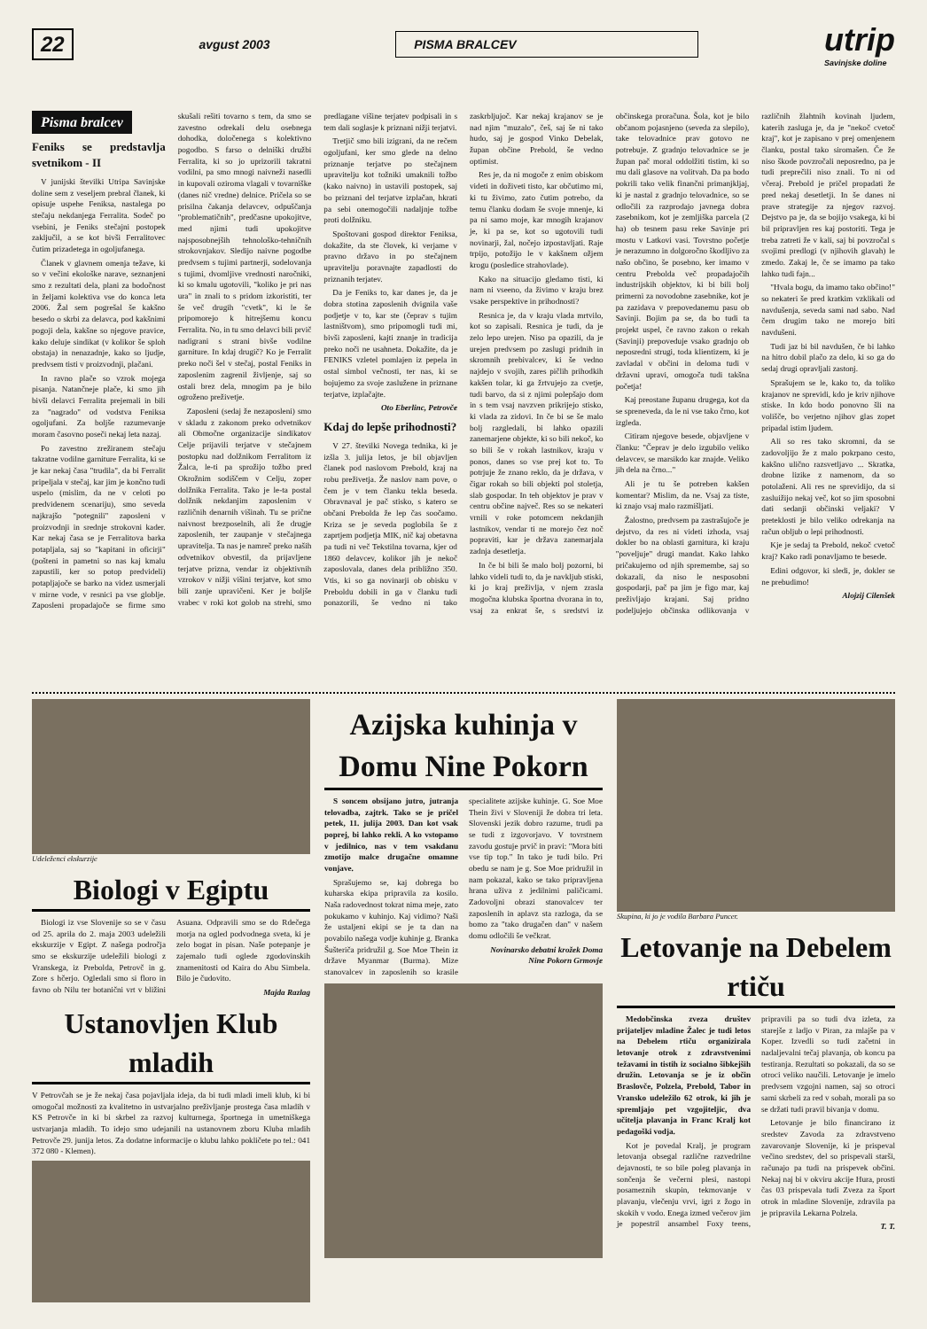22 avgust 2003 PISMA BRALCEV utrip
Savinjske doline
Pisma bralcev
Feniks se predstavlja svetnikom - II
V junijski številki Utripa Savinjske doline sem z veseljem prebral članek, ki opisuje uspehe Feniksa, nastalega po stečaju nekdanjega Ferralita. Sodeč po vsebini, je Feniks stečajni postopek zaključil, a se kot bivši Ferralitovec čutim prizadetega in ogoljufanega.
Članek v glavnem omenja težave, ki so v večini ekološke narave, seznanjeni smo z rezultati dela, plani za bodočnost in željami kolektiva vse do konca leta 2006. Žal sem pogrešal še kakšno besedo o skrbi za delavca, pod kakšnimi pogoji dela, kakšne so njegove pravice, kako deluje sindikat (v kolikor še sploh obstaja) in nenazadnje, kako so ljudje, predvsem tisti v proizvodnji, plačani.
In ravno plače so vzrok mojega pisanja. Natančneje plače, ki smo jih bivši delavci Ferralita prejemali in bili za "nagrado" od vodstva Feniksa ogoljufani. Za boljše razumevanje moram časovno poseči nekaj leta nazaj.
Po zavestno zrežiranem stečaju takratne vodilne garniture Ferralita, ki se je kar nekaj časa "trudila", da bi Ferralit pripeljala v stečaj, kar jim je končno tudi uspelo (mislim, da ne v celoti po predvidenem scenariju), smo seveda najkrajšo "potegnili" zaposleni v proizvodnji in srednje strokovni kader. Kar nekaj časa se je Ferralitova barka potapljala, saj so "kapitani in oficirji" (pošteni in pametni so nas kaj kmalu zapustili, ker so potop predvideli) potapljajoče se barko na videz usmerjali v mirne vode, v resnici pa vse globlje. Zaposleni propadajoče se firme smo skušali rešiti tovarno s tem, da smo se zavestno odrekali delu osebnega dohodka, določenega s kolektivno pogodbo. S farso o delniški družbi Ferralita, ki so jo uprizorili takratni vodilni, pa smo mnogi naivneži nasedli in kupovali oziroma vlagali v tovarniške (danes nič vredne) delnice. Pričela so se prisilna čakanja delavcev, odpuščanja "problematičnih", predčasne upokojitve, med njimi tudi upokojitve najsposobnejših tehnološko-tehničnih strokovnjakov. Sledijo naivne pogodbe predvsem s tujimi partnerji, sodelovanja s tujimi, dvomljive vrednosti naročniki, ki so kmalu ugotovili, "koliko je pri nas ura" in znali to s pridom izkoristiti, ter še več drugih "cvetk", ki le še pripomorejo k hitrejšemu koncu Ferralita. No, in tu smo delavci bili prvič nadigrani s strani bivše vodilne garniture. In kdaj drugič? Ko je Ferralit preko noči šel v stečaj, postal Feniks in zaposlenim zagrenil življenje, saj so ostali brez dela, mnogim pa je bilo ogroženo preživetje.
Zaposleni (sedaj že nezaposleni) smo v skladu z zakonom preko odvetnikov ali Območne organizacije sindikatov Celje prijavili terjatve v stečajnem postopku nad dolžnikom Ferralitom iz Žalca, le-ti pa sprožijo tožbo pred Okrožnim sodiščem v Celju, zoper dolžnika Ferralita. Tako je le-ta postal dolžnik nekdanjim zaposlenim v različnih denarnih višinah. Tu se prične naivnost brezposelnih, ali že drugje zaposlenih, ter zaupanje v stečajnega upravitelja. Ta nas je namreč preko naših odvetnikov obvestil, da prijavljene terjatve prizna, vendar iz objektivnih vzrokov v nižji višini terjatve, kot smo bili zanje upravičeni. Ker je boljše vrabec v roki kot golob na strehi, smo predlagane višine terjatev podpisali in s tem dali soglasje k priznani nižji terjatvi.
Tretjič smo bili izigrani, da ne rečem ogoljufani, ker smo glede na delno priznanje terjatve po stečajnem upravitelju kot tožniki umaknili tožbo (kako naivno) in ustavili postopek, saj bo priznani del terjatve izplačan, hkrati pa sebi onemogočili nadaljnje tožbe proti dolžniku.
Spoštovani gospod direktor Feniksa, dokažite, da ste človek, ki verjame v pravno državo in po stečajnem upravitelju poravnajte zapadlosti do priznanih terjatev.
Da je Feniks to, kar danes je, da je dobra stotina zaposlenih dvignila vaše podjetje v to, kar ste (čeprav s tujim lastništvom), smo pripomogli tudi mi, bivši zaposleni, kajti znanje in tradicija preko noči ne usahneta. Dokažite, da je FENIKS vzletel pomlajen iz pepela in ostal simbol večnosti, ter nas, ki se bojujemo za svoje zaslužene in priznane terjatve, izplačajte.
Oto Eberlinc, Petrovče
Kdaj do lepše prihodnosti?
V 27. številki Novega tednika, ki je izšla 3. julija letos, je bil objavljen članek pod naslovom Prebold, kraj na robu preživetja. Že naslov nam pove, o čem je v tem članku tekla beseda. Obravnaval je pač stisko, s katero se občani Prebolda že lep čas soočamo. Kriza se je seveda poglobila še z zaprtjem podjetja MIK, nič kaj obetavna pa tudi ni več Tekstilna tovarna, kjer od 1860 delavcev, kolikor jih je nekoč zaposlovala, danes dela približno 350. Vtis, ki so ga novinarji ob obisku v Preboldu dobili in ga v članku tudi ponazorili, še vedno ni tako zaskrbljujoč. Kar nekaj krajanov se je nad njim "muzalo", češ, saj še ni tako hudo, saj je gospod Vinko Debelak, župan občine Prebold, še vedno optimist.
Res je, da ni mogoče z enim obiskom videti in doživeti tisto, kar občutimo mi, ki tu živimo, zato čutim potrebo, da temu članku dodam še svoje mnenje, ki pa ni samo moje, kar mnogih krajanov je, ki pa se, kot so ugotovili tudi novinarji, žal, nočejo izpostavljati. Raje trpijo, potožijo le v kakšnem ožjem krogu (posledice strahovlade).
Kako na situacijo gledamo tisti, ki nam ni vseeno, da živimo v kraju brez vsake perspektive in prihodnosti?
Resnica je, da v kraju vlada mrtvilo, kot so zapisali. Resnica je tudi, da je zelo lepo urejen. Niso pa opazili, da je urejen predvsem po zaslugi pridnih in skromnih prebivalcev, ki še vedno najdejo v svojih, zares pičlih prihodkih kakšen tolar, ki ga žrtvujejo za cvetje, tudi barvo, da si z njimi polepšajo dom in s tem vsaj navzven prikrijejo stisko, ki vlada za zidovi. In če bi se še malo bolj razgledali, bi lahko opazili zanemarjene objekte, ki so bili nekoč, ko so bili še v rokah lastnikov, kraju v ponos, danes so vse prej kot to. To potrjuje že znano reklo, da je država, v čigar rokah so bili objekti pol stoletja, slab gospodar. In teh objektov je prav v centru občine največ. Res so se nekateri vrnili v roke potomcem nekdanjih lastnikov, vendar ti ne morejo čez noč popraviti, kar je država zanemarjala zadnja desetletja.
In če bi bili še malo bolj pozorni, bi lahko videli tudi to, da je navkljub stiski, ki jo kraj preživlja, v njem zrasla mogočna klubska športna dvorana in to, vsaj za enkrat še, s sredstvi iz občinskega proračuna. Šola, kot je bilo občanom pojasnjeno (seveda za slepilo), take telovadnice prav gotovo ne potrebuje. Z gradnjo telovadnice se je župan pač moral oddolžiti tistim, ki so mu dali glasove na volitvah. Da pa bodo pokrili tako velik finančni primanjkljaj, ki je nastal z gradnjo telovadnice, so se odločili za razprodajo javnega dobra zasebnikom, kot je zemljiška parcela (2 ha) ob tesnem pasu reke Savinje pri mostu v Latkovi vasi. Tovrstno početje je nerazumno in dolgoročno škodljivo za našo občino, še posebno, ker imamo v centru Prebolda več propadajočih industrijskih objektov, ki bi bili bolj primerni za novodobne zasebnike, kot je pa zazidava v prepovedanemu pasu ob Savinji. Bojim pa se, da bo tudi ta projekt uspel, če ravno zakon o rekah (Savinji) prepoveduje vsako gradnjo ob neposredni strugi, toda klientizem, ki je zavladal v občini in deloma tudi v državni upravi, omogoča tudi takšna početja!
Kaj preostane županu drugega, kot da se spreneveda, da le ni vse tako črno, kot izgleda.
Citiram njegove besede, objavljene v članku: "Čeprav je delo izgubilo veliko delavcev, se marsikdo kar znajde. Veliko jih dela na črno..."
Ali je tu še potreben kakšen komentar? Mislim, da ne. Vsaj za tiste, ki znajo vsaj malo razmišljati.
Žalostno, predvsem pa zastrašujoče je dejstvo, da res ni videti izhoda, vsaj dokler bo na oblasti garnitura, ki kraju "poveljuje" drugi mandat. Kako lahko pričakujemo od njih spremembe, saj so dokazali, da niso le nesposobni gospodarji, pač pa jim je figo mar, kaj preživljajo krajani. Saj pridno podeljujejo občinska odlikovanja v različnih žlahtnih kovinah ljudem, katerih zasluga je, da je "nekoč cvetoč kraj", kot je zapisano v prej omenjenem članku, postal tako siromašen. Če že niso škode povzročali neposredno, pa je tudi preprečili niso znali. To ni od včeraj. Prebold je pričel propadati že pred nekaj desetletji. In še danes ni prave strategije za njegov razvoj. Dejstvo pa je, da se bojijo vsakega, ki bi bil pripravljen res kaj postoriti. Tega je treba zatreti že v kali, saj bi povzročal s svojimi predlogi (v njihovih glavah) le zmedo. Zakaj le, če se imamo pa tako lahko tudi fajn...
"Hvala bogu, da imamo tako občino!" so nekateri še pred kratkim vzklikali od navdušenja, seveda sami nad sabo. Nad čem drugim tako ne morejo biti navdušeni.
Tudi jaz bi bil navdušen, če bi lahko na hitro dobil plačo za delo, ki so ga do sedaj drugi opravljali zastonj.
Sprašujem se le, kako to, da toliko krajanov ne sprevidi, kdo je kriv njihove stiske. In kdo bodo ponovno šli na volišče, bo verjetno njihov glas zopet pripadal istim ljudem.
Ali so res tako skromni, da se zadovoljijo že z malo pokrpano cesto, kakšno ulično razsvetljavo ... Skratka, drobne lizike z namenom, da so potolaženi. Ali res ne sprevidijo, da si zasluižijo nekaj več, kot so jim sposobni dati sedanji občinski veljaki? V preteklosti je bilo veliko odrekanja na račun obljub o lepi prihodnosti.
Kje je sedaj ta Prebold, nekoč cvetoč kraj? Kako radi ponavljamo te besede.
Edini odgovor, ki sledi, je, dokler se ne prebudimo!
Alojzij Cilenšek
Udeleženci ekskurzije
Biologi v Egiptu
Biologi iz vse Slovenije so se v času od 25. aprila do 2. maja 2003 udeležili ekskurzije v Egipt. Z našega področja smo se ekskurzije udeležili biologi z Vranskega, iz Prebolda, Petrovč in g. Zore s hčerjo. Ogledali smo si floro in favno ob Nilu ter botanični vrt v bližini Asuana. Odpravili smo se do Rdečega morja na ogled podvodnega sveta, ki je zelo bogat in pisan. Naše potepanje je zajemalo tudi oglede zgodovinskih znamenitosti od Kaira do Abu Simbela. Bilo je čudovito.
Majda Razlag
Ustanovljen Klub mladih
V Petrovčah se je že nekaj časa pojavljala ideja, da bi tudi mladi imeli klub, ki bi omogočal možnosti za kvalitetno in ustvarjalno preživljanje prostega časa mladih v KS Petrovče in ki bi skrbel za razvoj kulturnega, športnega in umetniškega ustvarjanja mladih. To idejo smo udejanili na ustanovnem zboru Kluba mladih Petrovče 29. junija letos. Za dodatne informacije o klubu lahko pokličete po tel.: 041 372 080 - Klemen).
Azijska kuhinja v Domu Nine Pokorn
S soncem obsijano jutro, jutranja telovadba, zajtrk. Tako se je pričel petek, 11. julija 2003. Dan kot vsak poprej, bi lahko rekli. A ko vstopamo v jedilnico, nas v tem vsakdanu zmotijo malce drugačne omamne vonjave.
Sprašujemo se, kaj dobrega bo kuharska ekipa pripravila za kosilo. Naša radovednost tokrat nima meje, zato pokukamo v kuhinjo. Kaj vidimo? Naši že ustaljeni ekipi se je ta dan na povabilo našega vodje kuhinje g. Branka Šušteriča pridružil g. Soe Moe Thein iz države Myanmar (Burma). Mize stanovalcev in zaposlenih so krasile specialitete azijske kuhinje. G. Soe Moe Thein živi v Sloveniji že dobra tri leta. Slovenski jezik dobro razume, trudi pa se tudi z izgovorjavo. V tovrstnem zavodu gostuje prvič in pravi: "Mora biti vse tip top." In tako je tudi bilo. Pri obedu se nam je g. Soe Moe pridružil in nam pokazal, kako se tako pripravljena hrana uživa z jedilnimi paličicami. Zadovoljni obrazi stanovalcev ter zaposlenih in aplavz sta razloga, da se bomo za "tako drugačen dan" v našem domu odločili še večkrat.
Novinarsko debatni krožek Doma Nine Pokorn Grmovje
Skupina, ki jo je vodila Barbara Puncer.
Letovanje na Debelem rtiču
Medobčinska zveza društev prijateljev mladine Žalec je tudi letos na Debelem rtiču organizirala letovanje otrok z zdravstvenimi težavami in tistih iz socialno šibkejših družin. Letovanja se je iz občin Braslovče, Polzela, Prebold, Tabor in Vransko udeležilo 62 otrok, ki jih je spremljajo pet vzgojiteljic, dva učitelja plavanja in Franc Kralj kot pedagoški vodja.
Kot je povedal Kralj, je program letovanja obsegal različne razvedrilne dejavnosti, te so bile poleg plavanja in sončenja še večerni plesi, nastopi posameznih skupin, tekmovanje v plavanju, vlečenju vrvi, igri z žogo in skokih v vodo. Enega izmed večerov jim je popestril ansambel Foxy teens, pripravili pa so tudi dva izleta, za starejše z ladjo v Piran, za mlajše pa v Koper. Izvedli so tudi začetni in nadaljevalni tečaj plavanja, ob koncu pa testiranja. Rezultati so pokazali, da so se otroci veliko naučili. Letovanje je imelo predvsem vzgojni namen, saj so otroci sami skrbeli za red v sobah, morali pa so se držati tudi pravil bivanja v domu.
Letovanje je bilo financirano iz sredstev Zavoda za zdravstveno zavarovanje Slovenije, ki je prispeval večino sredstev, del so prispevali starši, računajo pa tudi na prispevek občini. Nekaj naj bi v okviru akcije Hura, prosti čas 03 prispevala tudi Zveza za šport otrok in mladine Slovenije, zdravila pa je pripravila Lekarna Polzela.
T. T.